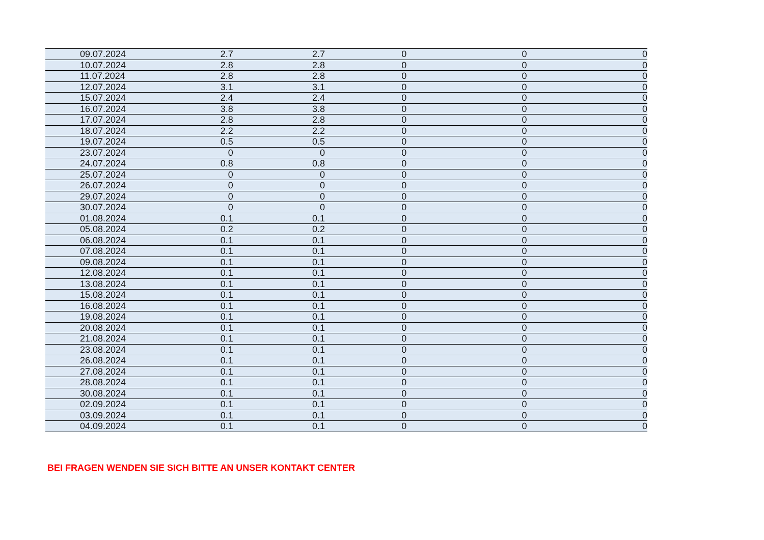| 09.07.2024 | 2.7 | 2.7 | 0 | 0 | 0 |
| 10.07.2024 | 2.8 | 2.8 | 0 | 0 | 0 |
| 11.07.2024 | 2.8 | 2.8 | 0 | 0 | 0 |
| 12.07.2024 | 3.1 | 3.1 | 0 | 0 | 0 |
| 15.07.2024 | 2.4 | 2.4 | 0 | 0 | 0 |
| 16.07.2024 | 3.8 | 3.8 | 0 | 0 | 0 |
| 17.07.2024 | 2.8 | 2.8 | 0 | 0 | 0 |
| 18.07.2024 | 2.2 | 2.2 | 0 | 0 | 0 |
| 19.07.2024 | 0.5 | 0.5 | 0 | 0 | 0 |
| 23.07.2024 | 0 | 0 | 0 | 0 | 0 |
| 24.07.2024 | 0.8 | 0.8 | 0 | 0 | 0 |
| 25.07.2024 | 0 | 0 | 0 | 0 | 0 |
| 26.07.2024 | 0 | 0 | 0 | 0 | 0 |
| 29.07.2024 | 0 | 0 | 0 | 0 | 0 |
| 30.07.2024 | 0 | 0 | 0 | 0 | 0 |
| 01.08.2024 | 0.1 | 0.1 | 0 | 0 | 0 |
| 05.08.2024 | 0.2 | 0.2 | 0 | 0 | 0 |
| 06.08.2024 | 0.1 | 0.1 | 0 | 0 | 0 |
| 07.08.2024 | 0.1 | 0.1 | 0 | 0 | 0 |
| 09.08.2024 | 0.1 | 0.1 | 0 | 0 | 0 |
| 12.08.2024 | 0.1 | 0.1 | 0 | 0 | 0 |
| 13.08.2024 | 0.1 | 0.1 | 0 | 0 | 0 |
| 15.08.2024 | 0.1 | 0.1 | 0 | 0 | 0 |
| 16.08.2024 | 0.1 | 0.1 | 0 | 0 | 0 |
| 19.08.2024 | 0.1 | 0.1 | 0 | 0 | 0 |
| 20.08.2024 | 0.1 | 0.1 | 0 | 0 | 0 |
| 21.08.2024 | 0.1 | 0.1 | 0 | 0 | 0 |
| 23.08.2024 | 0.1 | 0.1 | 0 | 0 | 0 |
| 26.08.2024 | 0.1 | 0.1 | 0 | 0 | 0 |
| 27.08.2024 | 0.1 | 0.1 | 0 | 0 | 0 |
| 28.08.2024 | 0.1 | 0.1 | 0 | 0 | 0 |
| 30.08.2024 | 0.1 | 0.1 | 0 | 0 | 0 |
| 02.09.2024 | 0.1 | 0.1 | 0 | 0 | 0 |
| 03.09.2024 | 0.1 | 0.1 | 0 | 0 | 0 |
| 04.09.2024 | 0.1 | 0.1 | 0 | 0 | 0 |
BEI FRAGEN WENDEN SIE SICH BITTE AN UNSER KONTAKT CENTER